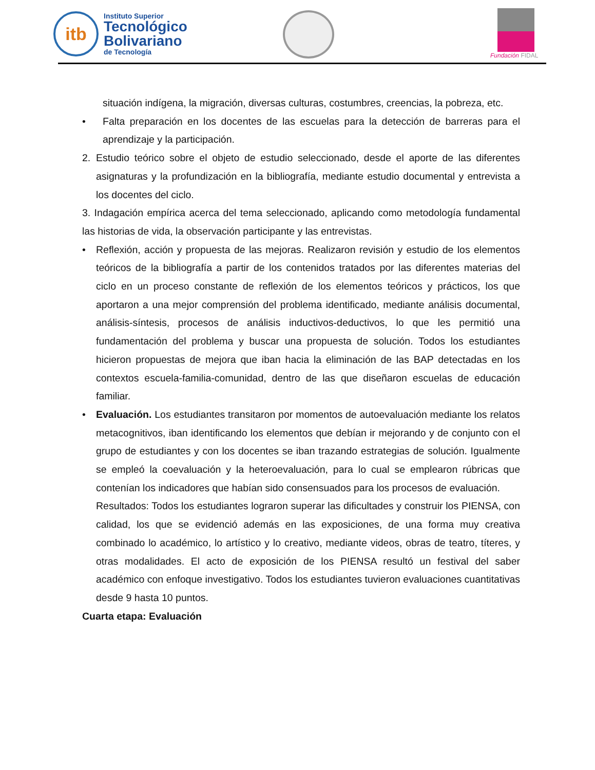itb
Instituto Superior
Tecnológico
Bolivariano
de Tecnología
Fundación FIDAL
situación indígena, la migración, diversas culturas, costumbres, creencias, la pobreza, etc.
• Falta preparación en los docentes de las escuelas para la detección de barreras para el aprendizaje y la participación.
2. Estudio teórico sobre el objeto de estudio seleccionado, desde el aporte de las diferentes asignaturas y la profundización en la bibliografía, mediante estudio documental y entrevista a los docentes del ciclo.
3. Indagación empírica acerca del tema seleccionado, aplicando como metodología fundamental las historias de vida, la observación participante y las entrevistas.
• Reflexión, acción y propuesta de las mejoras. Realizaron revisión y estudio de los elementos teóricos de la bibliografía a partir de los contenidos tratados por las diferentes materias del ciclo en un proceso constante de reflexión de los elementos teóricos y prácticos, los que aportaron a una mejor comprensión del problema identificado, mediante análisis documental, análisis-síntesis, procesos de análisis inductivos-deductivos, lo que les permitió una fundamentación del problema y buscar una propuesta de solución. Todos los estudiantes hicieron propuestas de mejora que iban hacia la eliminación de las BAP detectadas en los contextos escuela-familia-comunidad, dentro de las que diseñaron escuelas de educación familiar.
• Evaluación. Los estudiantes transitaron por momentos de autoevaluación mediante los relatos metacognitivos, iban identificando los elementos que debían ir mejorando y de conjunto con el grupo de estudiantes y con los docentes se iban trazando estrategias de solución. Igualmente se empleó la coevaluación y la heteroevaluación, para lo cual se emplearon rúbricas que contenían los indicadores que habían sido consensuados para los procesos de evaluación.
Resultados: Todos los estudiantes lograron superar las dificultades y construir los PIENSA, con calidad, los que se evidenció además en las exposiciones, de una forma muy creativa combinado lo académico, lo artístico y lo creativo, mediante videos, obras de teatro, títeres, y otras modalidades. El acto de exposición de los PIENSA resultó un festival del saber académico con enfoque investigativo. Todos los estudiantes tuvieron evaluaciones cuantitativas desde 9 hasta 10 puntos.
Cuarta etapa: Evaluación